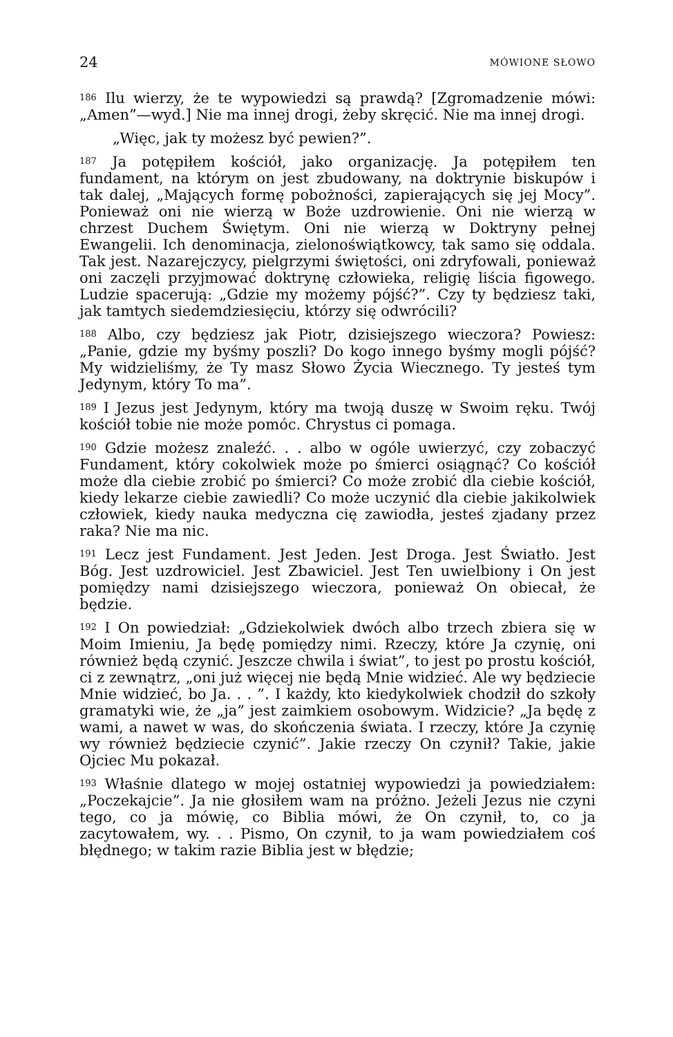24 MÓWIONE SŁOWO
<sup>186</sup> Ilu wierzy, że te wypowiedzi są prawdą? [Zgromadzenie mówi: „Amen”—wyd.] Nie ma innej drogi, żeby skręcić. Nie ma innej drogi.
„Więc, jak ty możesz być pewien?”.
<sup>187</sup> Ja potępiłem kościół, jako organizację. Ja potępiłem ten fundament, na którym on jest zbudowany, na doktrynie biskupów i tak dalej, „Mających formę pobożności, zapierających się jej Mocy”. Ponieważ oni nie wierzą w Boże uzdrowienie. Oni nie wierzą w chrzest Duchem Świętym. Oni nie wierzą w Doktryny pełnej Ewangelii. Ich denominacja, zielonoświątkowcy, tak samo się oddala. Tak jest. Nazarejczycy, pielgrzymi świętości, oni zdryfowali, ponieważ oni zaczęli przyjmować doktrynę człowieka, religię liścia figowego. Ludzie spacerują: „Gdzie my możemy pójść?”. Czy ty będziesz taki, jak tamtych siedemdziesięciu, którzy się odwrócili?
<sup>188</sup> Albo, czy będziesz jak Piotr, dzisiejszego wieczora? Powiesz: „Panie, gdzie my byśmy poszli? Do kogo innego byśmy mogli pójść? My widzieliśmy, że Ty masz Słowo Życia Wiecznego. Ty jesteś tym Jedynym, który To ma”.
<sup>189</sup> I Jezus jest Jedynym, który ma twoją duszę w Swoim ręku. Twój kościół tobie nie może pomóc. Chrystus ci pomaga.
<sup>190</sup> Gdzie możesz znaleźć. . . albo w ogóle uwierzyć, czy zobaczyć Fundament, który cokolwiek może po śmierci osiągnąć? Co kościół może dla ciebie zrobić po śmierci? Co może zrobić dla ciebie kościół, kiedy lekarze ciebie zawiedli? Co może uczynić dla ciebie jakikolwiek człowiek, kiedy nauka medyczna cię zawiodła, jesteś zjadany przez raka? Nie ma nic.
<sup>191</sup> Lecz jest Fundament. Jest Jeden. Jest Droga. Jest Światło. Jest Bóg. Jest uzdrowiciel. Jest Zbawiciel. Jest Ten uwielbiony i On jest pomiędzy nami dzisiejszego wieczora, ponieważ On obiecał, że będzie.
<sup>192</sup> I On powiedział: „Gdziekolwiek dwóch albo trzech zbiera się w Moim Imieniu, Ja będę pomiędzy nimi. Rzeczy, które Ja czynię, oni również będą czynić. Jeszcze chwila i świat”, to jest po prostu kościół, ci z zewnątrz, „oni już więcej nie będą Mnie widzieć. Ale wy będziecie Mnie widzieć, bo Ja. . . ”. I każdy, kto kiedykolwiek chodził do szkoły gramatyki wie, że „ja” jest zaimkiem osobowym. Widzicie? „Ja będę z wami, a nawet w was, do skończenia świata. I rzeczy, które Ja czynię wy również będziecie czynić”. Jakie rzeczy On czynił? Takie, jakie Ojciec Mu pokazał.
<sup>193</sup> Właśnie dlatego w mojej ostatniej wypowiedzi ja powiedziałem: „Poczekajcie”. Ja nie głosiłem wam na próżno. Jeżeli Jezus nie czyni tego, co ja mówię, co Biblia mówi, że On czynił, to, co ja zacytowałem, wy. . . Pismo, On czynił, to ja wam powiedziałem coś błędnego; w takim razie Biblia jest w błędzie;